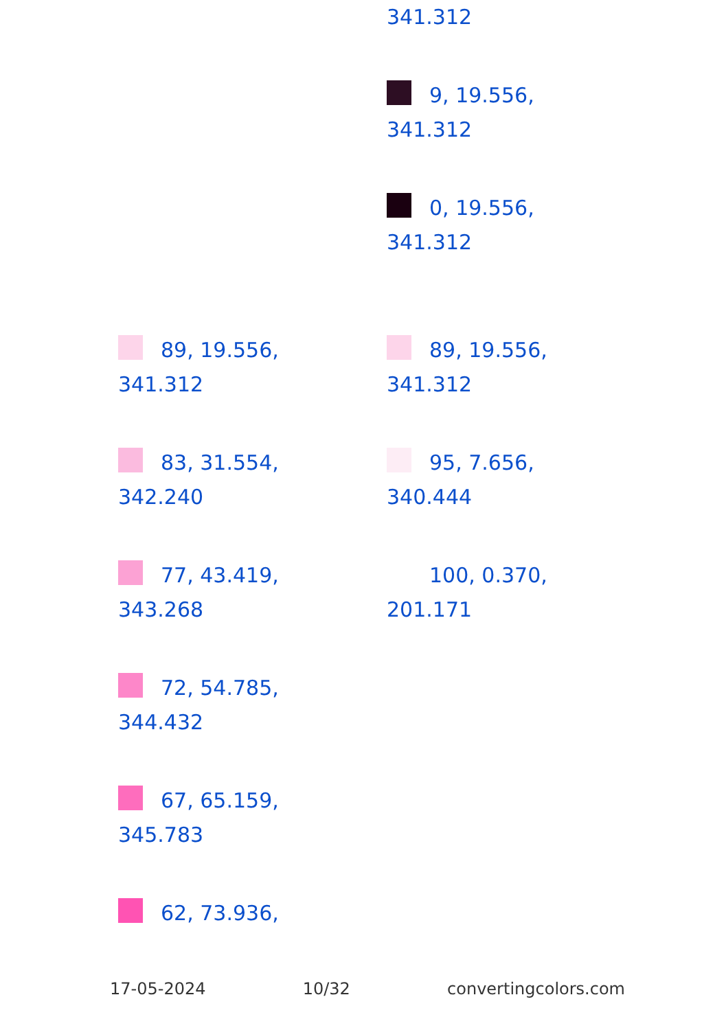341.312
9, 19.556, 341.312
0, 19.556, 341.312
89, 19.556, 341.312
83, 31.554, 342.240
77, 43.419, 343.268
72, 54.785, 344.432
67, 65.159, 345.783
62, 73.936,
89, 19.556, 341.312
95, 7.656, 340.444
100, 0.370, 201.171
17-05-2024 10/32 convertingcolors.com